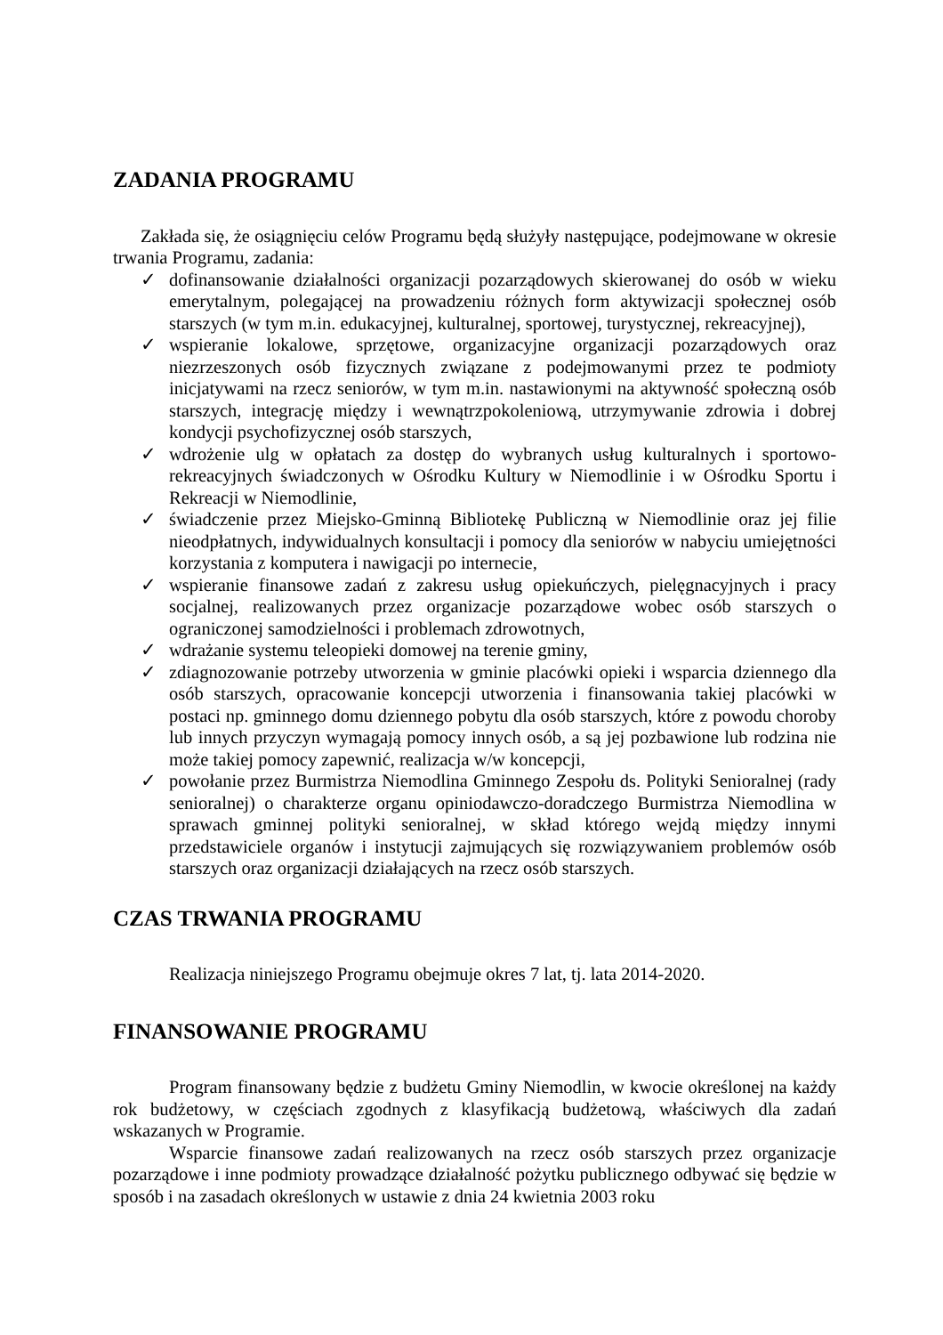ZADANIA PROGRAMU
Zakłada się, że osiągnięciu celów Programu będą służyły następujące, podejmowane w okresie trwania Programu, zadania:
✓ dofinansowanie działalności organizacji pozarządowych skierowanej do osób w wieku emerytalnym, polegającej na prowadzeniu różnych form aktywizacji społecznej osób starszych (w tym m.in. edukacyjnej, kulturalnej, sportowej, turystycznej, rekreacyjnej),
✓ wspieranie lokalowe, sprzętowe, organizacyjne organizacji pozarządowych oraz niezrzeszonych osób fizycznych związane z podejmowanymi przez te podmioty inicjatywami na rzecz seniorów, w tym m.in. nastawionymi na aktywność społeczną osób starszych, integrację między i wewnątrzpokoleniową, utrzymywanie zdrowia i dobrej kondycji psychofizycznej osób starszych,
✓ wdrożenie ulg w opłatach za dostęp do wybranych usług kulturalnych i sportowo-rekreacyjnych świadczonych w Ośrodku Kultury w Niemodlinie i w Ośrodku Sportu i Rekreacji w Niemodlinie,
✓ świadczenie przez Miejsko-Gminną Bibliotekę Publiczną w Niemodlinie oraz jej filie nieodpłatnych, indywidualnych konsultacji i pomocy dla seniorów w nabyciu umiejętności korzystania z komputera i nawigacji po internecie,
✓ wspieranie finansowe zadań z zakresu usług opiekuńczych, pielęgnacyjnych i pracy socjalnej, realizowanych przez organizacje pozarządowe wobec osób starszych o ograniczonej samodzielności i problemach zdrowotnych,
✓ wdrażanie systemu teleopieki domowej na terenie gminy,
✓ zdiagnozowanie potrzeby utworzenia w gminie placówki opieki i wsparcia dziennego dla osób starszych, opracowanie koncepcji utworzenia i finansowania takiej placówki w postaci np. gminnego domu dziennego pobytu dla osób starszych, które z powodu choroby lub innych przyczyn wymagają pomocy innych osób, a są jej pozbawione lub rodzina nie może takiej pomocy zapewnić, realizacja w/w koncepcji,
✓ powołanie przez Burmistrza Niemodlina Gminnego Zespołu ds. Polityki Senioralnej (rady senioralnej) o charakterze organu opiniodawczo-doradczego Burmistrza Niemodlina w sprawach gminnej polityki senioralnej, w skład którego wejdą między innymi przedstawiciele organów i instytucji zajmujących się rozwiązywaniem problemów osób starszych oraz organizacji działających na rzecz osób starszych.
CZAS TRWANIA PROGRAMU
Realizacja niniejszego Programu obejmuje okres 7 lat, tj. lata 2014-2020.
FINANSOWANIE PROGRAMU
Program finansowany będzie z budżetu Gminy Niemodlin, w kwocie określonej na każdy rok budżetowy, w częściach zgodnych z klasyfikacją budżetową, właściwych dla zadań wskazanych w Programie.
Wsparcie finansowe zadań realizowanych na rzecz osób starszych przez organizacje pozarządowe i inne podmioty prowadzące działalność pożytku publicznego odbywać się będzie w sposób i na zasadach określonych w ustawie z dnia 24 kwietnia 2003 roku